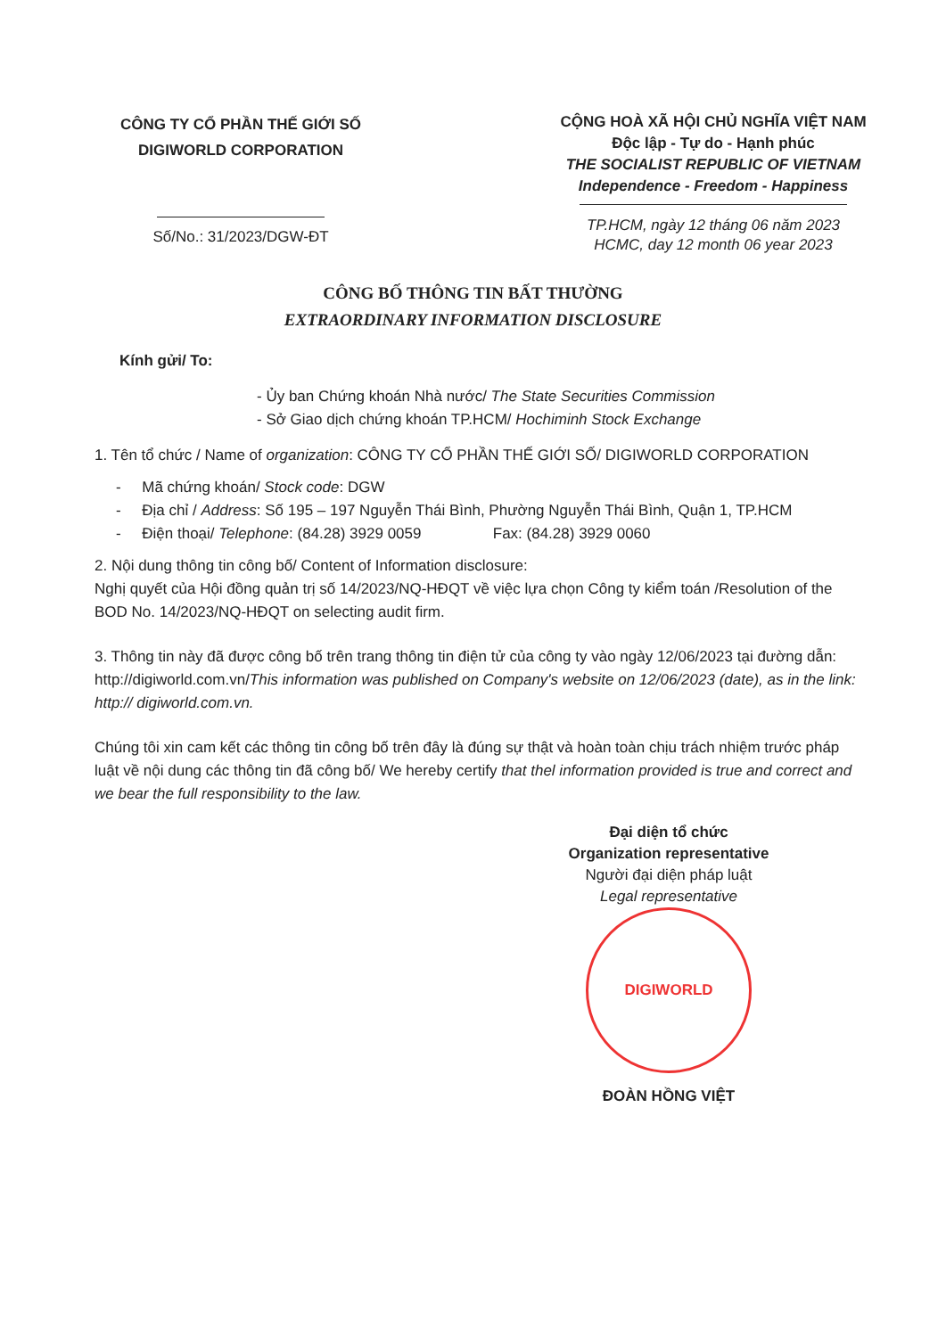CÔNG TY CỔ PHẦN THẾ GIỚI SỐ
DIGIWORLD CORPORATION
Số/No.: 31/2023/DGW-ĐT
CỘNG HOÀ XÃ HỘI CHỦ NGHĨA VIỆT NAM
Độc lập - Tự do - Hạnh phúc
THE SOCIALIST REPUBLIC OF VIETNAM
Independence - Freedom - Happiness
TP.HCM, ngày 12 tháng 06 năm 2023
HCMC, day 12 month 06 year 2023
CÔNG BỐ THÔNG TIN BẤT THƯỜNG
EXTRAORDINARY INFORMATION DISCLOSURE
Kính gửi/ To:
- Ủy ban Chứng khoán Nhà nước/ The State Securities Commission
- Sở Giao dịch chứng khoán TP.HCM/ Hochiminh Stock Exchange
1. Tên tổ chức / Name of organization: CÔNG TY CỔ PHẦN THẾ GIỚI SỐ/ DIGIWORLD CORPORATION
- Mã chứng khoán/ Stock code: DGW
- Địa chỉ / Address: Số 195 – 197 Nguyễn Thái Bình, Phường Nguyễn Thái Bình, Quận 1, TP.HCM
- Điện thoại/ Telephone: (84.28) 3929 0059 Fax: (84.28) 3929 0060
2. Nội dung thông tin công bố/ Content of Information disclosure:
Nghị quyết của Hội đồng quản trị số 14/2023/NQ-HĐQT về việc lựa chọn Công ty kiểm toán /Resolution of the BOD No. 14/2023/NQ-HĐQT on selecting audit firm.
3. Thông tin này đã được công bố trên trang thông tin điện tử của công ty vào ngày 12/06/2023 tại đường dẫn: http://digiworld.com.vn/This information was published on Company's website on 12/06/2023 (date), as in the link: http:// digiworld.com.vn.
Chúng tôi xin cam kết các thông tin công bố trên đây là đúng sự thật và hoàn toàn chịu trách nhiệm trước pháp luật về nội dung các thông tin đã công bố/ We hereby certify that thel information provided is true and correct and we bear the full responsibility to the law.
Đại diện tổ chức
Organization representative
Người đại diện pháp luật
Legal representative
DIGIWORLD
ĐOÀN HỒNG VIỆT